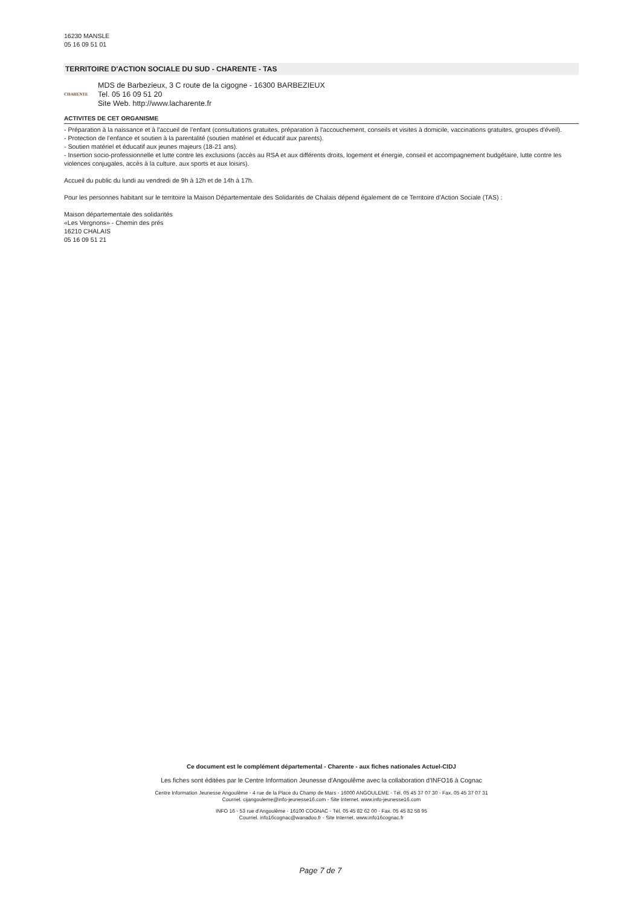16230 MANSLE
05 16 09 51 01
TERRITOIRE D'ACTION SOCIALE DU SUD - CHARENTE - TAS
CHARENTE
MDS de Barbezieux, 3 C route de la cigogne - 16300 BARBEZIEUX
Tel. 05 16 09 51 20
Site Web. http://www.lacharente.fr
ACTIVITES DE CET ORGANISME
- Préparation à la naissance et à l'accueil de l’enfant (consultations gratuites, préparation à l'accouchement, conseils et visites à domicile, vaccinations gratuites, groupes d'éveil).
- Protection de l’enfance et soutien à la parentalité (soutien matériel et éducatif aux parents).
- Soutien matériel et éducatif aux jeunes majeurs (18-21 ans).
- Insertion socio-professionnelle et lutte contre les exclusions (accès au RSA et aux différents droits, logement et énergie, conseil et accompagnement budgétaire, lutte contre les violences conjugales, accès à la culture, aux sports et aux loisirs).
Accueil du public du lundi au vendredi de 9h à 12h et de 14h à 17h.
Pour les personnes habitant sur le territoire la Maison Départementale des Solidarités de Chalais dépend également de ce Territoire d'Action Sociale (TAS) :
Maison départementale des solidarités
«Les Vergnons» - Chemin des prés
16210 CHALAIS
05 16 09 51 21
Ce document est le complément départemental - Charente - aux fiches nationales Actuel-CIDJ
Les fiches sont éditées par le Centre Information Jeunesse d'Angoulême avec la collaboration d'INFO16 à Cognac
Centre Information Jeunesse Angoulême - 4 rue de la Place du Champ de Mars - 16000 ANGOULEME - Tél. 05 45 37 07 30 - Fax. 05 45 37 07 31
Courriel. cijangouleme@info-jeunesse16.com - Site Internet. www.info-jeunesse16.com
INFO 16 - 53 rue d'Angoulême - 16100 COGNAC - Tél. 05 45 82 62 00 - Fax. 05 45 82 58 95
Courriel. info16cognac@wanadoo.fr - Site Internet. www.info16cognac.fr
Page 7 de 7